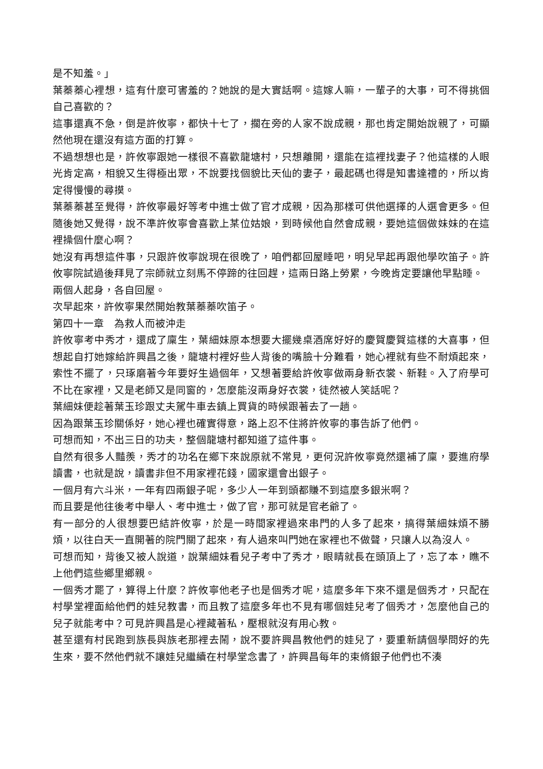是不知羞。」
葉蓁蓁心裡想，這有什麼可害羞的？她說的是大實話啊。這嫁人嘛，一輩子的大事，可不得挑個自己喜歡的？
這事還真不急，倒是許攸寧，都快十七了，擱在旁的人家不說成親，那也肯定開始說親了，可顯然他現在還沒有這方面的打算。
不過想想也是，許攸寧跟她一樣很不喜歡龍塘村，只想離開，還能在這裡找妻子？他這樣的人眼光肯定高，相貌又生得極出眾，不說要找個貌比天仙的妻子，最起碼也得是知書達禮的，所以肯定得慢慢的尋摸。
葉蓁蓁甚至覺得，許攸寧最好等考中進士做了官才成親，因為那樣可供他選擇的人選會更多。但隨後她又覺得，說不準許攸寧會喜歡上某位姑娘，到時候他自然會成親，要她這個做妹妹的在這裡操個什麼心啊？
她沒有再想這件事，只跟許攸寧說現在很晚了，咱們都回屋睡吧，明兒早起再跟他學吹笛子。許攸寧院試過後拜見了宗師就立刻馬不停蹄的往回趕，這兩日路上勞累，今晚肯定要讓他早點睡。
兩個人起身，各自回屋。
次早起來，許攸寧果然開始教葉蓁蓁吹笛子。
第四十一章　為救人而被沖走
許攸寧考中秀才，還成了廩生，葉細妹原本想要大擺幾桌酒席好好的慶賀慶賀這樣的大喜事，但想起自打她嫁給許興昌之後，龍塘村裡好些人背後的嘴臉十分難看，她心裡就有些不耐煩起來，索性不擺了，只琢磨著今年要好生過個年，又想著要給許攸寧做兩身新衣裳、新鞋。入了府學可不比在家裡，又是老師又是同窗的，怎麼能沒兩身好衣裳，徒然被人笑話呢？
葉細妹便趁著葉玉珍跟丈夫駕牛車去鎮上買貨的時候跟著去了一趟。
因為跟葉玉珍關係好，她心裡也確實得意，路上忍不住將許攸寧的事告訴了他們。
可想而知，不出三日的功夫，整個龍塘村都知道了這件事。
自然有很多人豔羨，秀才的功名在鄉下來說原就不常見，更何況許攸寧竟然還補了廩，要進府學讀書，也就是說，讀書非但不用家裡花錢，國家還會出銀子。
一個月有六斗米，一年有四兩銀子呢，多少人一年到頭都賺不到這麼多銀米啊？
而且要是他往後考中舉人、考中進士，做了官，那可就是官老爺了。
有一部分的人很想要巴結許攸寧，於是一時間家裡過來串門的人多了起來，搞得葉細妹煩不勝煩，以往白天一直開著的院門關了起來，有人過來叫門她在家裡也不做聲，只讓人以為沒人。
可想而知，背後又被人說道，說葉細妹看兒子考中了秀才，眼睛就長在頭頂上了，忘了本，瞧不上他們這些鄉里鄉親。
一個秀才罷了，算得上什麼？許攸寧他老子也是個秀才呢，這麼多年下來不還是個秀才，只配在村學堂裡面給他們的娃兒教書，而且教了這麼多年也不見有哪個娃兒考了個秀才，怎麼他自己的兒子就能考中？可見許興昌是心裡藏著私，壓根就沒有用心教。
甚至還有村民跑到族長與族老那裡去鬧，說不要許興昌教他們的娃兒了，要重新請個學問好的先生來，要不然他們就不讓娃兒繼續在村學堂念書了，許興昌每年的束脩銀子他們也不湊